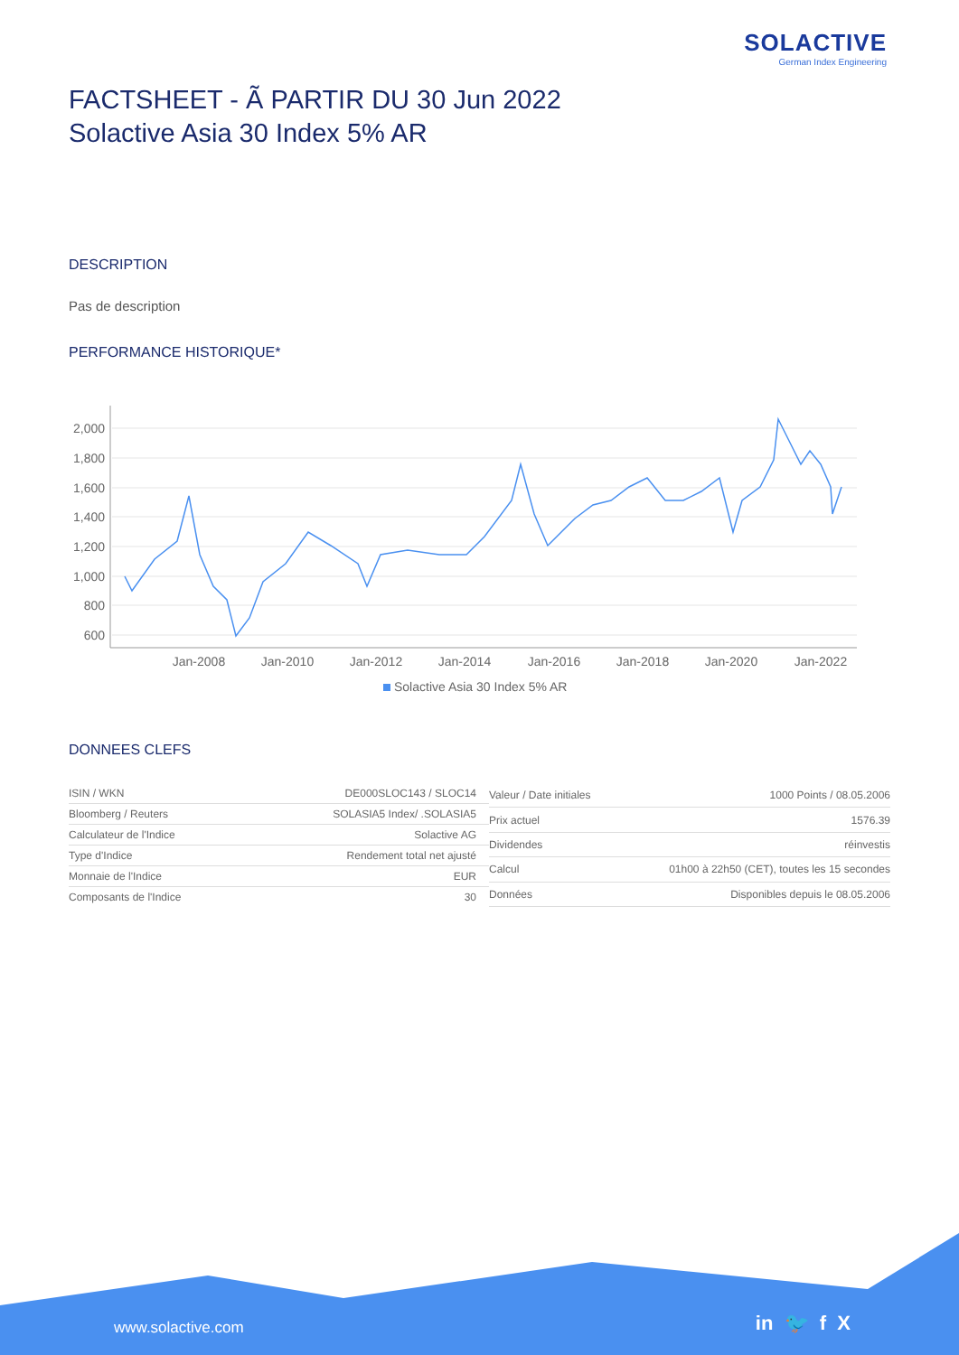SOLACTIVE
German Index Engineering
FACTSHEET - Ã PARTIR DU 30 Jun 2022
Solactive Asia 30 Index 5% AR
DESCRIPTION
Pas de description
PERFORMANCE HISTORIQUE*
2,000
1,800
1,600
1,400
1,200
1,000
800
600
Jan-2008
Jan-2010
Jan-2012
Jan-2014
Jan-2016
Jan-2018
Jan-2020
Jan-2022
Solactive Asia 30 Index 5% AR
DONNEES CLEFS
| ISIN / WKN | DE000SLOC143 / SLOC14 |
| Bloomberg / Reuters | SOLASIA5 Index/ .SOLASIA5 |
| Calculateur de l'Indice | Solactive AG |
| Type d'Indice | Rendement total net ajusté |
| Monnaie de l'Indice | EUR |
| Composants de l'Indice | 30 |
| Valeur / Date initiales | 1000 Points / 08.05.2006 |
| Prix actuel | 1576.39 |
| Dividendes | réinvestis |
| Calcul | 01h00 à 22h50 (CET), toutes les 15 secondes |
| Données | Disponibles depuis le 08.05.2006 |
www.solactive.com in 🐦 f X